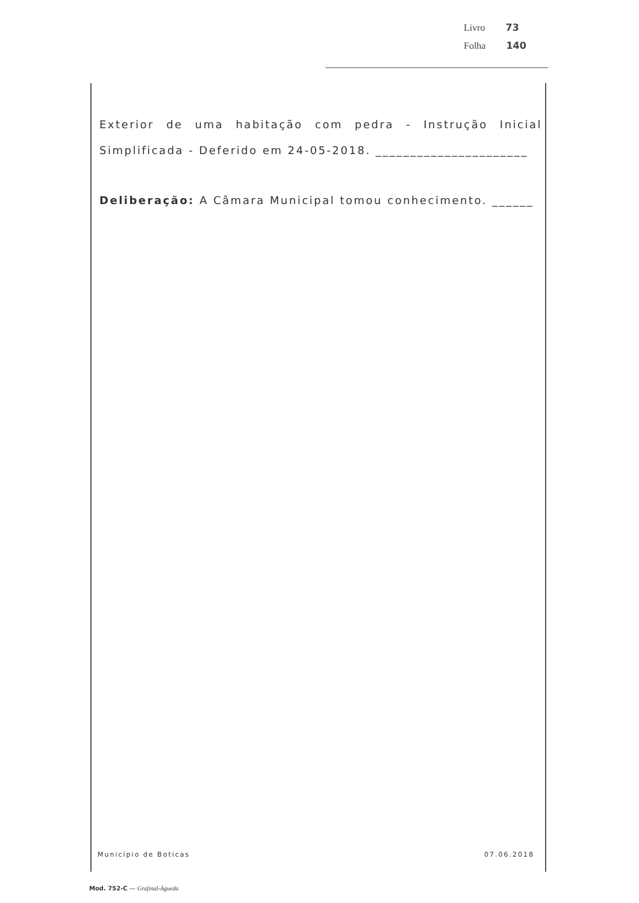Livro 73
Folha 140
Exterior de uma habitação com pedra - Instrução Inicial Simplificada - Deferido em 24-05-2018. ______________________
Deliberação: A Câmara Municipal tomou conhecimento. ______
Município de Boticas 07.06.2018
Mod. 752-C — Grafinal-Águeda